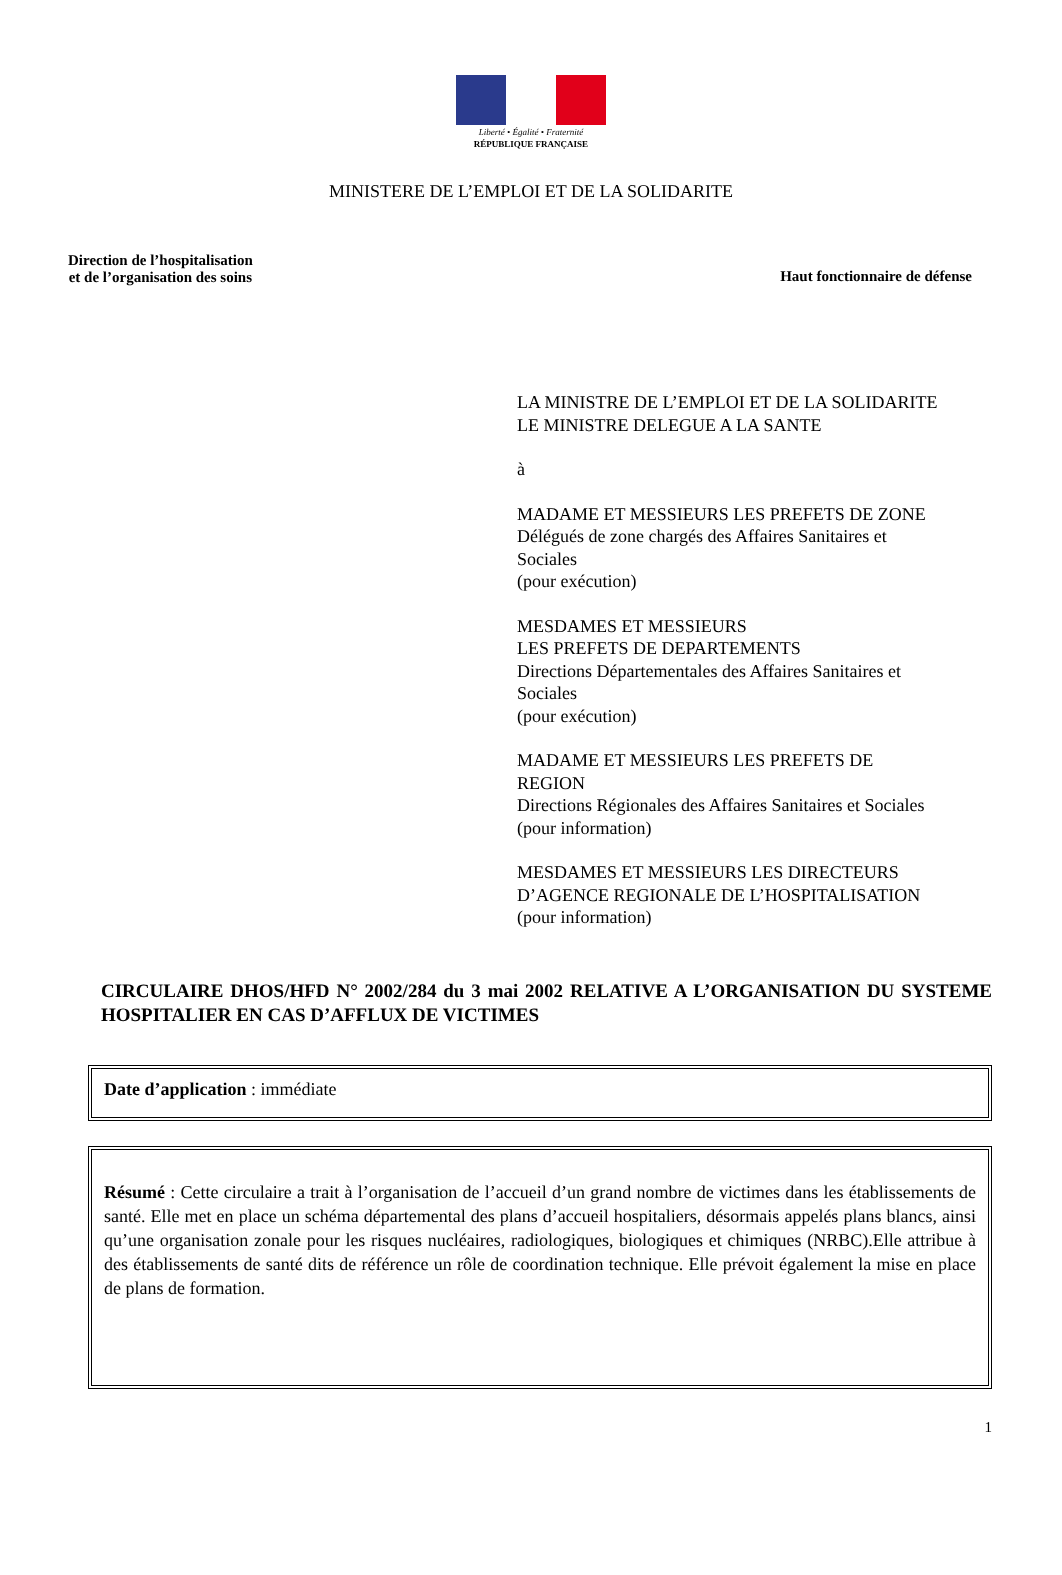Liberté • Égalité • Fraternité
RÉPUBLIQUE FRANÇAISE
MINISTERE DE L’EMPLOI ET DE LA SOLIDARITE
Direction de l’hospitalisation
et de l’organisation des soins
Haut fonctionnaire de défense
LA MINISTRE DE L’EMPLOI ET DE LA SOLIDARITE
LE MINISTRE DELEGUE A LA SANTE
à
MADAME ET MESSIEURS LES PREFETS DE ZONE
Délégués de zone chargés des Affaires Sanitaires et
Sociales
(pour exécution)
MESDAMES ET MESSIEURS
LES PREFETS DE DEPARTEMENTS
Directions Départementales des Affaires Sanitaires et
Sociales
(pour exécution)
MADAME ET MESSIEURS LES PREFETS DE
REGION
Directions Régionales des Affaires Sanitaires et Sociales
(pour information)
MESDAMES ET MESSIEURS LES DIRECTEURS
D’AGENCE REGIONALE DE L’HOSPITALISATION
(pour information)
CIRCULAIRE DHOS/HFD N° 2002/284 du 3 mai 2002 RELATIVE A L’ORGANISATION DU SYSTEME HOSPITALIER EN CAS D’AFFLUX DE VICTIMES
Date d’application : immédiate
Résumé : Cette circulaire a trait à l’organisation de l’accueil d’un grand nombre de victimes dans les établissements de santé. Elle met en place un schéma départemental des plans d’accueil hospitaliers, désormais appelés plans blancs, ainsi qu’une organisation zonale pour les risques nucléaires, radiologiques, biologiques et chimiques (NRBC).Elle attribue à des établissements de santé dits de référence un rôle de coordination technique. Elle prévoit également la mise en place de plans de formation.
1